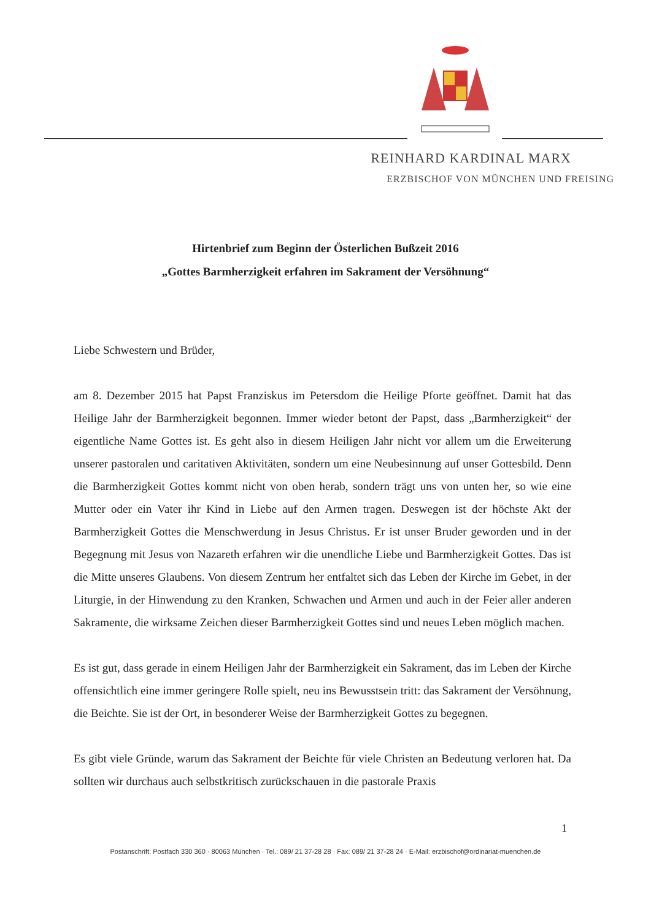REINHARD KARDINAL MARX
ERZBISCHOF VON MÜNCHEN UND FREISING
Hirtenbrief zum Beginn der Österlichen Bußzeit 2016
„Gottes Barmherzigkeit erfahren im Sakrament der Versöhnung“
Liebe Schwestern und Brüder,
am 8. Dezember 2015 hat Papst Franziskus im Petersdom die Heilige Pforte geöffnet. Damit hat das Heilige Jahr der Barmherzigkeit begonnen. Immer wieder betont der Papst, dass „Barmherzigkeit“ der eigentliche Name Gottes ist. Es geht also in diesem Heiligen Jahr nicht vor allem um die Erweiterung unserer pastoralen und caritativen Aktivitäten, sondern um eine Neubesinnung auf unser Gottesbild. Denn die Barmherzigkeit Gottes kommt nicht von oben herab, sondern trägt uns von unten her, so wie eine Mutter oder ein Vater ihr Kind in Liebe auf den Armen tragen. Deswegen ist der höchste Akt der Barmherzigkeit Gottes die Menschwerdung in Jesus Christus. Er ist unser Bruder geworden und in der Begegnung mit Jesus von Nazareth erfahren wir die unendliche Liebe und Barmherzigkeit Gottes. Das ist die Mitte unseres Glaubens. Von diesem Zentrum her entfaltet sich das Leben der Kirche im Gebet, in der Liturgie, in der Hinwendung zu den Kranken, Schwachen und Armen und auch in der Feier aller anderen Sakramente, die wirksame Zeichen dieser Barmherzigkeit Gottes sind und neues Leben möglich machen.
Es ist gut, dass gerade in einem Heiligen Jahr der Barmherzigkeit ein Sakrament, das im Leben der Kirche offensichtlich eine immer geringere Rolle spielt, neu ins Bewusstsein tritt: das Sakrament der Versöhnung, die Beichte. Sie ist der Ort, in besonderer Weise der Barmherzigkeit Gottes zu begegnen.
Es gibt viele Gründe, warum das Sakrament der Beichte für viele Christen an Bedeutung verloren hat. Da sollten wir durchaus auch selbstkritisch zurückschauen in die pastorale Praxis
1
Postanschrift: Postfach 330 360 · 80063 München · Tel.: 089/ 21 37-28 28 · Fax: 089/ 21 37-28 24 · E-Mail: erzbischof@ordinariat-muenchen.de